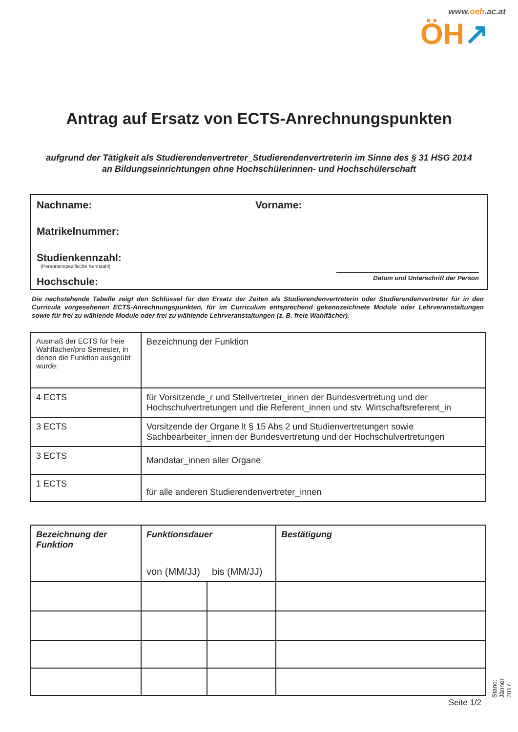www.oeh.ac.at
ÖH↗
Antrag auf Ersatz von ECTS-Anrechnungspunkten
aufgrund der Tätigkeit als Studierendenvertreter_Studierendenvertreterin im Sinne des § 31 HSG 2014
an Bildungseinrichtungen ohne Hochschülerinnen- und Hochschülerschaft
Nachname: Vorname:
Matrikelnummer:
Studienkennzahl:
(Personenspezifische Kennzahl)
Hochschule:
Datum und Unterschrift der Person
Die nachstehende Tabelle zeigt den Schlüssel für den Ersatz der Zeiten als Studierendenvertreterin oder Studierendenvertreter für in den Curricula vorgesehenen ECTS-Anrechnungspunkten, für im Curriculum entsprechend gekennzeichnete Module oder Lehrveranstaltungen sowie für frei zu wählende Module oder frei zu wählende Lehrveranstaltungen (z. B. freie Wahlfächer).
| Ausmaß der ECTS für freie Wahlfächer/pro Semester, in denen die Funktion ausgeübt wurde: | Bezeichnung der Funktion |
| 4 ECTS | für Vorsitzende_r und Stellvertreter_innen der Bundesvertretung und der Hochschulvertretungen und die Referent_innen und stv. Wirtschaftsreferent_in |
| 3 ECTS | Vorsitzende der Organe lt § 15 Abs 2 und Studienvertretungen sowie Sachbearbeiter_innen der Bundesvertretung und der Hochschulvertretungen |
| 3 ECTS | Mandatar_innen aller Organe |
| 1 ECTS | für alle anderen Studierendenvertreter_innen |
| Bezeichnung der Funktion | Funktionsdauer | | Bestätigung |
| --- | --- | --- | --- |
| | von (MM/JJ) | bis (MM/JJ) | |
Stand: Jänner 2017 Seite 1/2